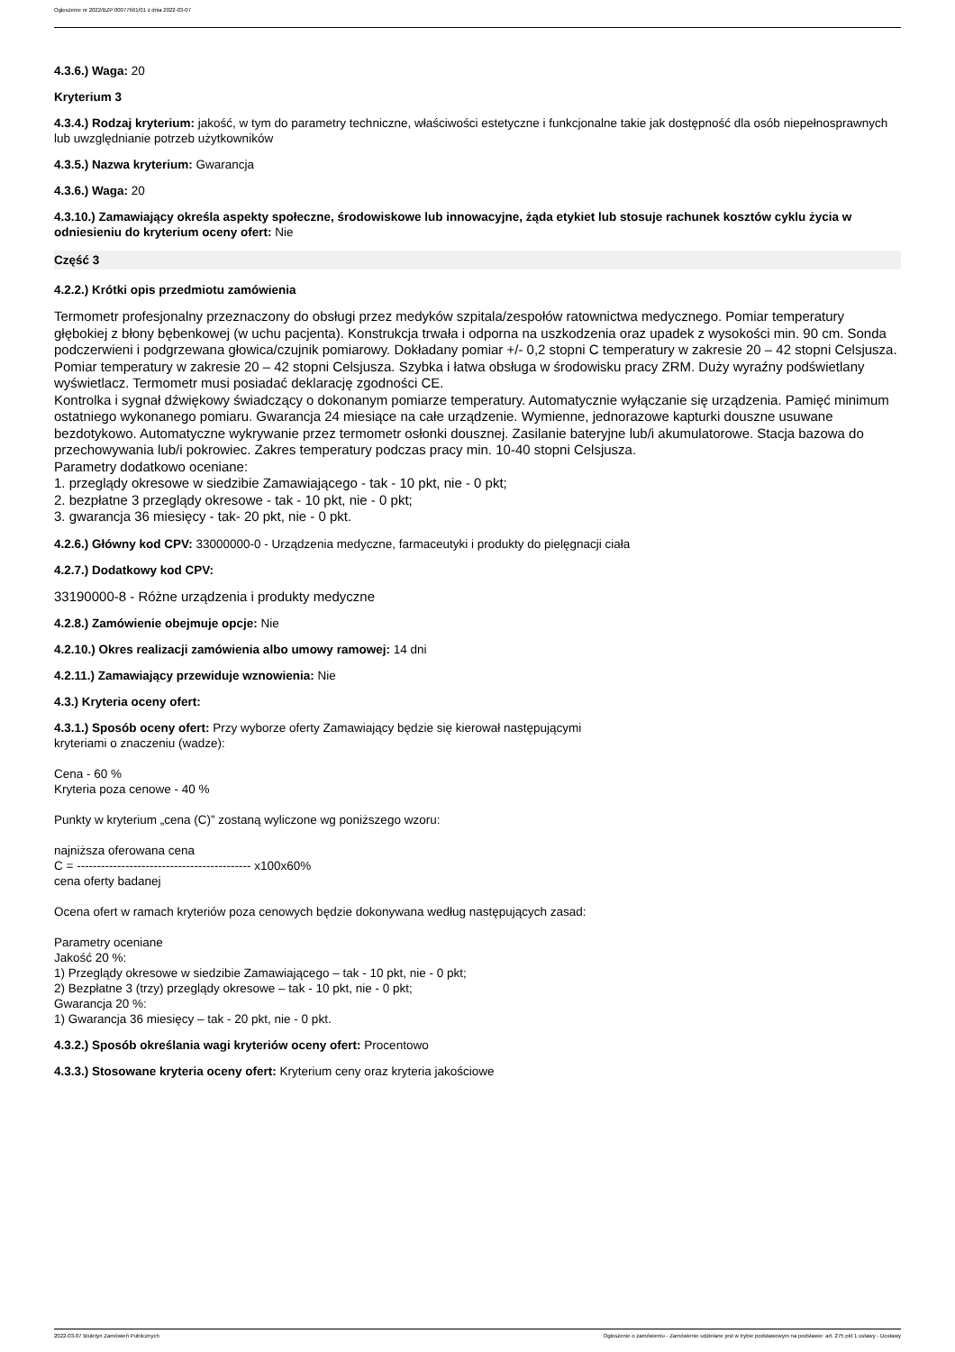Ogłoszenie nr 2022/BZP 00077661/01 z dnia 2022-03-07
4.3.6.) Waga: 20
Kryterium 3
4.3.4.) Rodzaj kryterium: jakość, w tym do parametry techniczne, właściwości estetyczne i funkcjonalne takie jak dostępność dla osób niepełnosprawnych lub uwzględnianie potrzeb użytkowników
4.3.5.) Nazwa kryterium: Gwarancja
4.3.6.) Waga: 20
4.3.10.) Zamawiający określa aspekty społeczne, środowiskowe lub innowacyjne, żąda etykiet lub stosuje rachunek kosztów cyklu życia w odniesieniu do kryterium oceny ofert: Nie
Część 3
4.2.2.) Krótki opis przedmiotu zamówienia
Termometr profesjonalny przeznaczony do obsługi przez medyków szpitala/zespołów ratownictwa medycznego. Pomiar temperatury głębokiej z błony bębenkowej (w uchu pacjenta). Konstrukcja trwała i odporna na uszkodzenia oraz upadek z wysokości min. 90 cm. Sonda podczerwieni i podgrzewana głowica/czujnik pomiarowy. Dokładany pomiar +/- 0,2 stopni C temperatury w zakresie 20 – 42 stopni Celsjusza. Pomiar temperatury w zakresie 20 – 42 stopni Celsjusza. Szybka i łatwa obsługa w środowisku pracy ZRM. Duży wyraźny podświetlany wyświetlacz. Termometr musi posiadać deklarację zgodności CE.
Kontrolka i sygnał dźwiękowy świadczący o dokonanym pomiarze temperatury. Automatycznie wyłączanie się urządzenia. Pamięć minimum ostatniego wykonanego pomiaru. Gwarancja 24 miesiące na całe urządzenie. Wymienne, jednorazowe kapturki douszne usuwane bezdotykowo. Automatyczne wykrywanie przez termometr osłonki dousznej. Zasilanie bateryjne lub/i akumulatorowe. Stacja bazowa do przechowywania lub/i pokrowiec. Zakres temperatury podczas pracy min. 10-40 stopni Celsjusza.
Parametry dodatkowo oceniane:
1. przeglądy okresowe w siedzibie Zamawiającego - tak - 10 pkt, nie - 0 pkt;
2. bezpłatne 3 przeglądy okresowe - tak - 10 pkt, nie - 0 pkt;
3. gwarancja 36 miesięcy - tak- 20 pkt, nie - 0 pkt.
4.2.6.) Główny kod CPV: 33000000-0 - Urządzenia medyczne, farmaceutyki i produkty do pielęgnacji ciała
4.2.7.) Dodatkowy kod CPV:
33190000-8 - Różne urządzenia i produkty medyczne
4.2.8.) Zamówienie obejmuje opcje: Nie
4.2.10.) Okres realizacji zamówienia albo umowy ramowej: 14 dni
4.2.11.) Zamawiający przewiduje wznowienia: Nie
4.3.) Kryteria oceny ofert:
4.3.1.) Sposób oceny ofert: Przy wyborze oferty Zamawiający będzie się kierował następującymi
kryteriami o znaczeniu (wadze):
Cena - 60 %
Kryteria poza cenowe - 40 %
Punkty w kryterium „cena (C)” zostaną wyliczone wg poniższego wzoru:
najniższa oferowana cena
C = ------------------------------------------- x100x60%
cena oferty badanej
Ocena ofert w ramach kryteriów poza cenowych będzie dokonywana według następujących zasad:
Parametry oceniane
Jakość 20 %:
1) Przeglądy okresowe w siedzibie Zamawiającego – tak - 10 pkt, nie - 0 pkt;
2) Bezpłatne 3 (trzy) przeglądy okresowe – tak - 10 pkt, nie - 0 pkt;
Gwarancja 20 %:
1) Gwarancja 36 miesięcy – tak - 20 pkt, nie - 0 pkt.
4.3.2.) Sposób określania wagi kryteriów oceny ofert: Procentowo
4.3.3.) Stosowane kryteria oceny ofert: Kryterium ceny oraz kryteria jakościowe
2022-03-07 Biuletyn Zamówień Publicznych Ogłoszenie o zamówieniu - Zamówienie udzielane jest w trybie podstawowym na podstawie: art. 275 pkt 1 ustawy - Dostawy